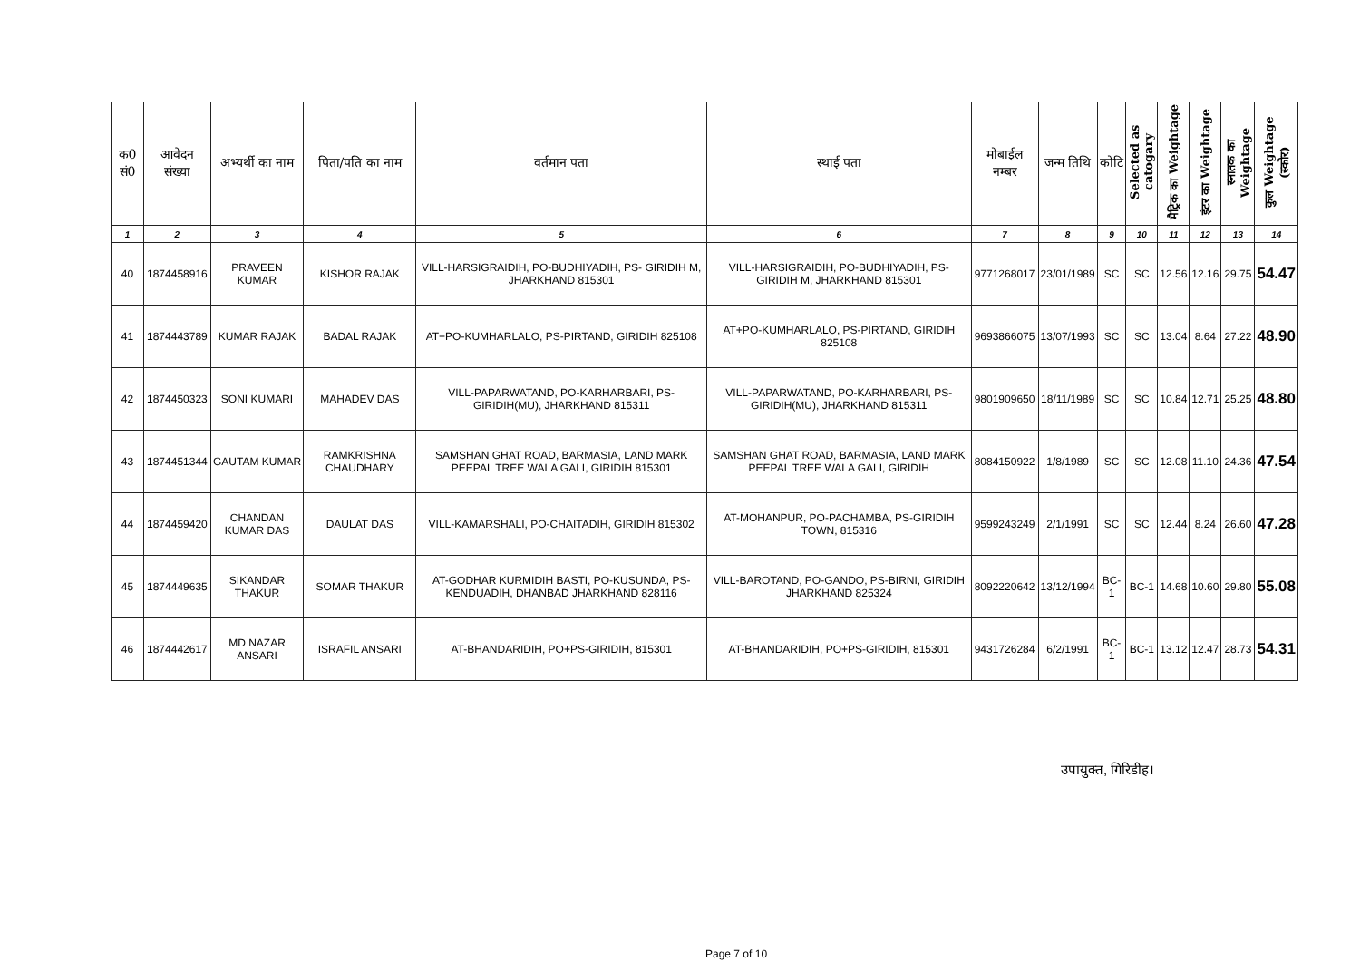| क0 सं0 | आवेदन संख्या | अभ्यर्थी का नाम | पिता/पति का नाम | वर्तमान पता | स्थाई पता | मोबाईल नम्बर | जन्म तिथि | कोटि | Selected as catogary | मैट्रिक का Weightage | इंटर का Weightage | स्नातक का Weightage | कुल Weightage (स्कोर) |
| --- | --- | --- | --- | --- | --- | --- | --- | --- | --- | --- | --- | --- | --- |
| 1 | 2 | 3 | 4 | 5 | 6 | 7 | 8 | 9 | 10 | 11 | 12 | 13 | 14 |
| 40 | 1874458916 | PRAVEEN KUMAR | KISHOR RAJAK | VILL-HARSIGRAIDIH, PO-BUDHIYADIH, PS- GIRIDIH M, JHARKHAND 815301 | VILL-HARSIGRAIDIH, PO-BUDHIYADIH, PS-GIRIDIH M, JHARKHAND 815301 | 9771268017 | 23/01/1989 | SC | SC | 12.56 | 12.16 | 29.75 | 54.47 |
| 41 | 1874443789 | KUMAR RAJAK | BADAL RAJAK | AT+PO-KUMHARLALO, PS-PIRTAND, GIRIDIH 825108 | AT+PO-KUMHARLALO, PS-PIRTAND, GIRIDIH 825108 | 9693866075 | 13/07/1993 | SC | SC | 13.04 | 8.64 | 27.22 | 48.90 |
| 42 | 1874450323 | SONI KUMARI | MAHADEV DAS | VILL-PAPARWATAND, PO-KARHARBARI, PS-GIRIDIH(MU), JHARKHAND 815311 | VILL-PAPARWATAND, PO-KARHARBARI, PS-GIRIDIH(MU), JHARKHAND 815311 | 9801909650 | 18/11/1989 | SC | SC | 10.84 | 12.71 | 25.25 | 48.80 |
| 43 | 1874451344 | GAUTAM KUMAR | RAMKRISHNA CHAUDHARY | SAMSHAN GHAT ROAD, BARMASIA, LAND MARK PEEPAL TREE WALA GALI, GIRIDIH 815301 | SAMSHAN GHAT ROAD, BARMASIA, LAND MARK PEEPAL TREE WALA GALI, GIRIDIH | 8084150922 | 1/8/1989 | SC | SC | 12.08 | 11.10 | 24.36 | 47.54 |
| 44 | 1874459420 | CHANDAN KUMAR DAS | DAULAT DAS | VILL-KAMARSHALI, PO-CHAITADIH, GIRIDIH 815302 | AT-MOHANPUR, PO-PACHAMBA, PS-GIRIDIH TOWN, 815316 | 9599243249 | 2/1/1991 | SC | SC | 12.44 | 8.24 | 26.60 | 47.28 |
| 45 | 1874449635 | SIKANDAR THAKUR | SOMAR THAKUR | AT-GODHAR KURMIDIH BASTI, PO-KUSUNDA, PS-KENDUADIH, DHANBAD JHARKHAND 828116 | VILL-BAROTAND, PO-GANDO, PS-BIRNI, GIRIDIH JHARKHAND 825324 | 8092220642 | 13/12/1994 | BC-1 | BC-1 | 14.68 | 10.60 | 29.80 | 55.08 |
| 46 | 1874442617 | MD NAZAR ANSARI | ISRAFIL ANSARI | AT-BHANDARIDIH, PO+PS-GIRIDIH, 815301 | AT-BHANDARIDIH, PO+PS-GIRIDIH, 815301 | 9431726284 | 6/2/1991 | BC-1 | BC-1 | 13.12 | 12.47 | 28.73 | 54.31 |
उपायुक्त, गिरिडीह।
Page 7 of 10